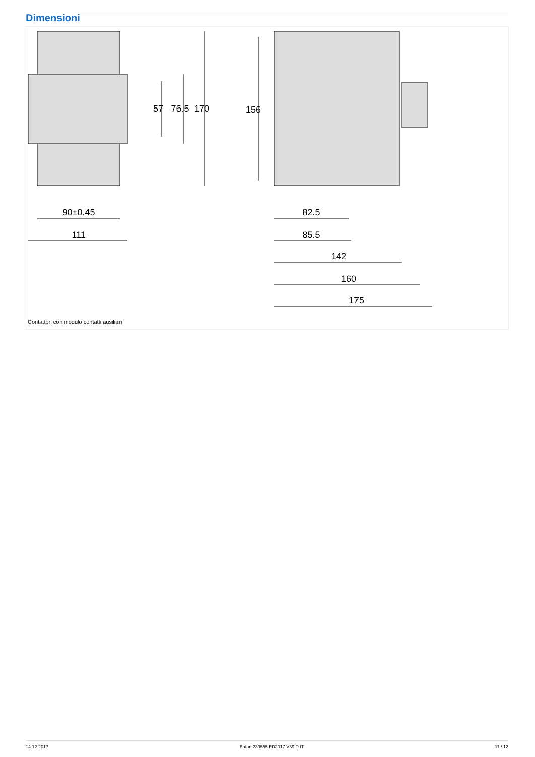Dimensioni
90±0.45
111
57
76.5
170
156
82.5
85.5
142
160
175
Contattori con modulo contatti ausiliari
14.12.2017 Eaton 239555 ED2017 V39.0 IT 11 / 12